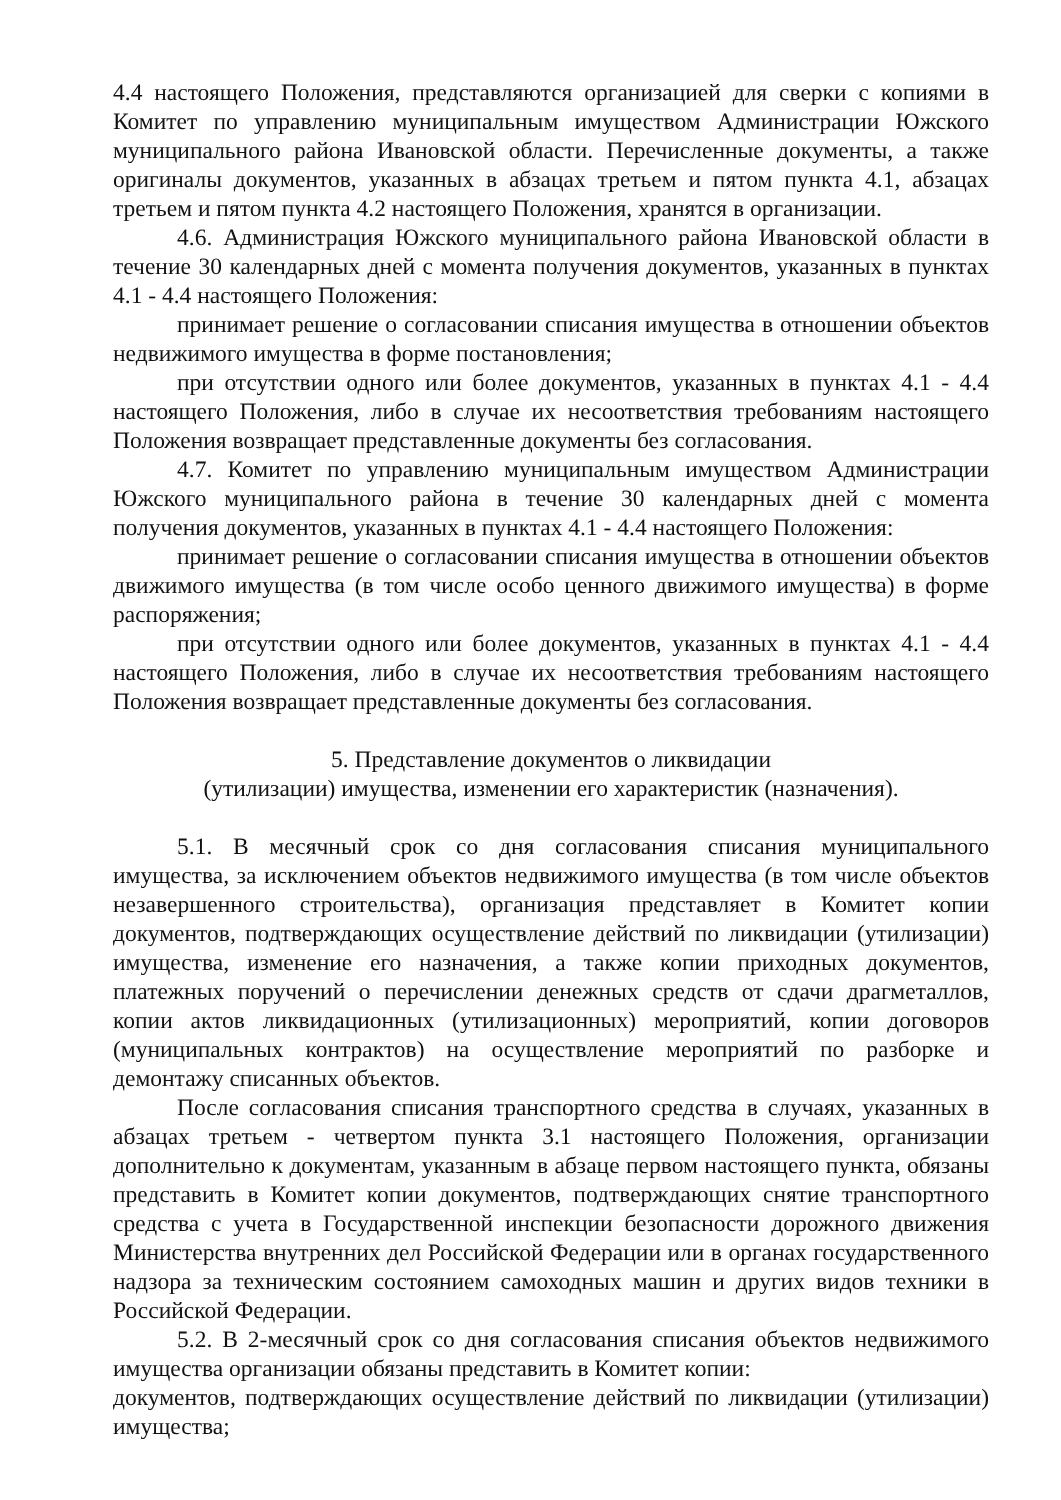4.4 настоящего Положения, представляются организацией для сверки с копиями в Комитет по управлению муниципальным имуществом Администрации Южского муниципального района Ивановской области. Перечисленные документы, а также оригиналы документов, указанных в абзацах третьем и пятом пункта 4.1, абзацах третьем и пятом пункта 4.2 настоящего Положения, хранятся в организации.
4.6. Администрация Южского муниципального района Ивановской области в течение 30 календарных дней с момента получения документов, указанных в пунктах 4.1 - 4.4 настоящего Положения:
принимает решение о согласовании списания имущества в отношении объектов недвижимого имущества в форме постановления;
при отсутствии одного или более документов, указанных в пунктах 4.1 - 4.4 настоящего Положения, либо в случае их несоответствия требованиям настоящего Положения возвращает представленные документы без согласования.
4.7. Комитет по управлению муниципальным имуществом Администрации Южского муниципального района в течение 30 календарных дней с момента получения документов, указанных в пунктах 4.1 - 4.4 настоящего Положения:
принимает решение о согласовании списания имущества в отношении объектов движимого имущества (в том числе особо ценного движимого имущества) в форме распоряжения;
при отсутствии одного или более документов, указанных в пунктах 4.1 - 4.4 настоящего Положения, либо в случае их несоответствия требованиям настоящего Положения возвращает представленные документы без согласования.
5. Представление документов о ликвидации
(утилизации) имущества, изменении его характеристик (назначения).
5.1. В месячный срок со дня согласования списания муниципального имущества, за исключением объектов недвижимого имущества (в том числе объектов незавершенного строительства), организация представляет в Комитет копии документов, подтверждающих осуществление действий по ликвидации (утилизации) имущества, изменение его назначения, а также копии приходных документов, платежных поручений о перечислении денежных средств от сдачи драгметаллов, копии актов ликвидационных (утилизационных) мероприятий, копии договоров (муниципальных контрактов) на осуществление мероприятий по разборке и демонтажу списанных объектов.
После согласования списания транспортного средства в случаях, указанных в абзацах третьем - четвертом пункта 3.1 настоящего Положения, организации дополнительно к документам, указанным в абзаце первом настоящего пункта, обязаны представить в Комитет копии документов, подтверждающих снятие транспортного средства с учета в Государственной инспекции безопасности дорожного движения Министерства внутренних дел Российской Федерации или в органах государственного надзора за техническим состоянием самоходных машин и других видов техники в Российской Федерации.
5.2. В 2-месячный срок со дня согласования списания объектов недвижимого имущества организации обязаны представить в Комитет копии:
документов, подтверждающих осуществление действий по ликвидации (утилизации) имущества;